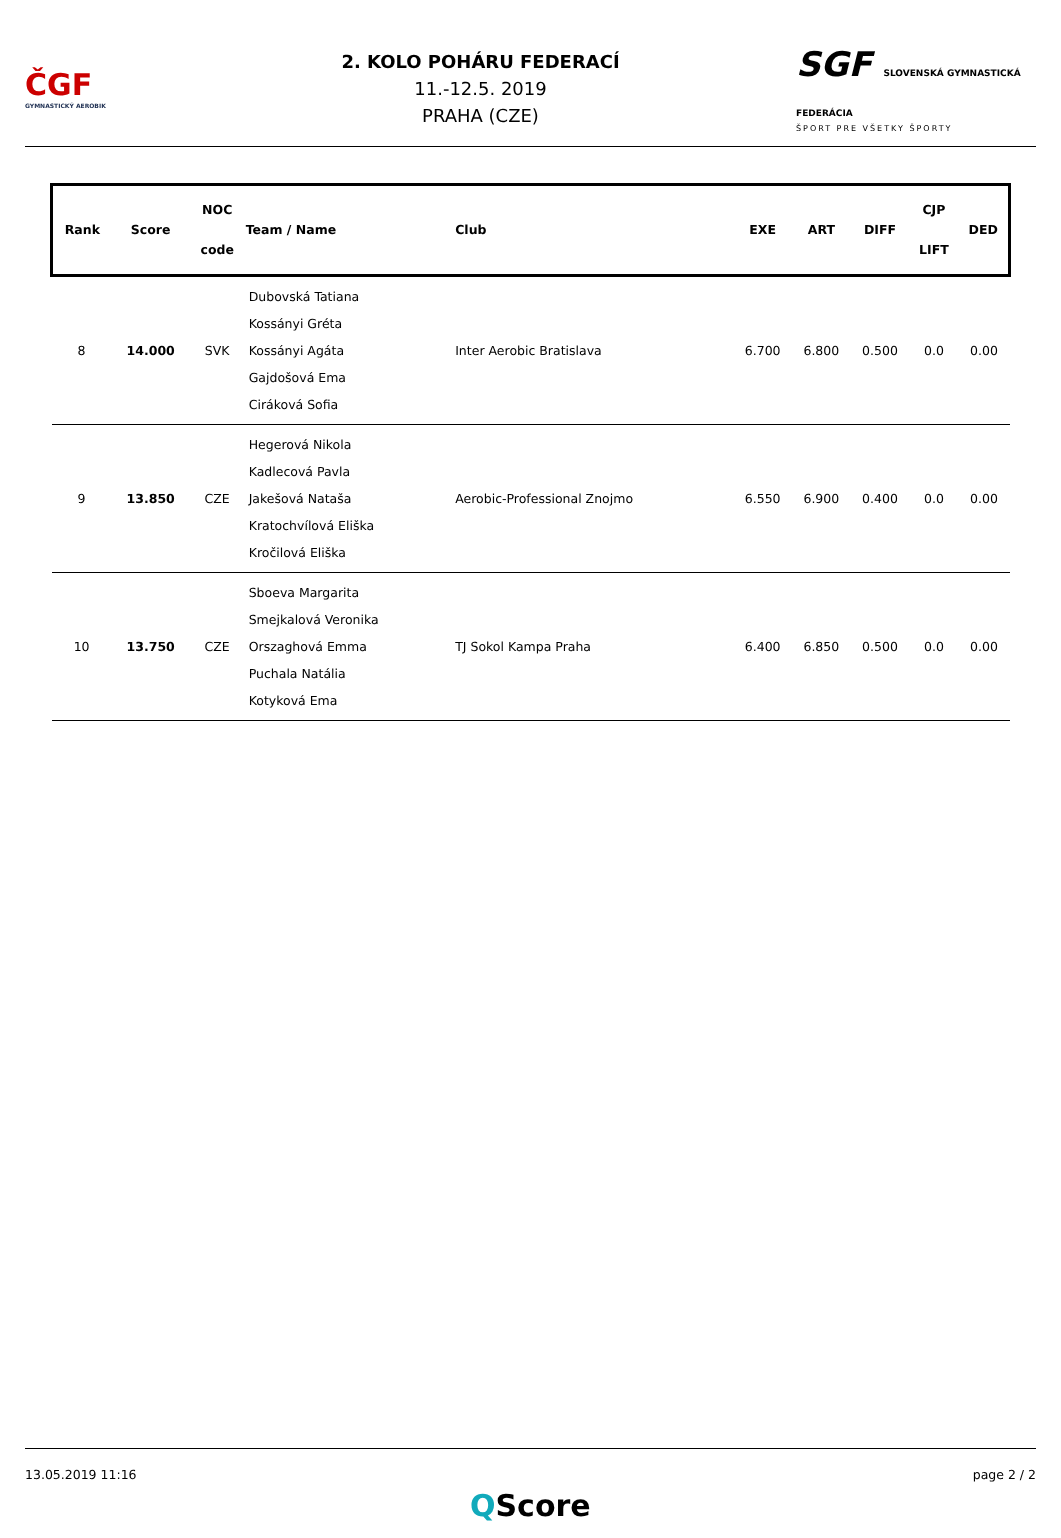ČGF
GYMNASTICKÝ AEROBIK
2. KOLO POHÁRU FEDERACÍ
11.-12.5. 2019
PRAHA (CZE)
SGF SLOVENSKÁ GYMNASTICKÁ FEDERÁCIA
ŠPORT PRE VŠETKY ŠPORTY
| Rank | Score | NOC code | Team / Name | Club | EXE | ART | DIFF | CJP LIFT | DED |
| --- | --- | --- | --- | --- | --- | --- | --- | --- | --- |
| 8 | 14.000 | SVK | Dubovská Tatiana Kossányi Gréta Kossányi Agáta Gajdošová Ema Ciráková Sofia | Inter Aerobic Bratislava | 6.700 | 6.800 | 0.500 | 0.0 | 0.00 |
| 9 | 13.850 | CZE | Hegerová Nikola Kadlecová Pavla Jakešová Nataša Kratochvílová Eliška Kročilová Eliška | Aerobic-Professional Znojmo | 6.550 | 6.900 | 0.400 | 0.0 | 0.00 |
| 10 | 13.750 | CZE | Sboeva Margarita Smejkalová Veronika Orszaghová Emma Puchala Natália Kotyková Ema | TJ Sokol Kampa Praha | 6.400 | 6.850 | 0.500 | 0.0 | 0.00 |
13.05.2019 11:16 page 2 / 2
QScore